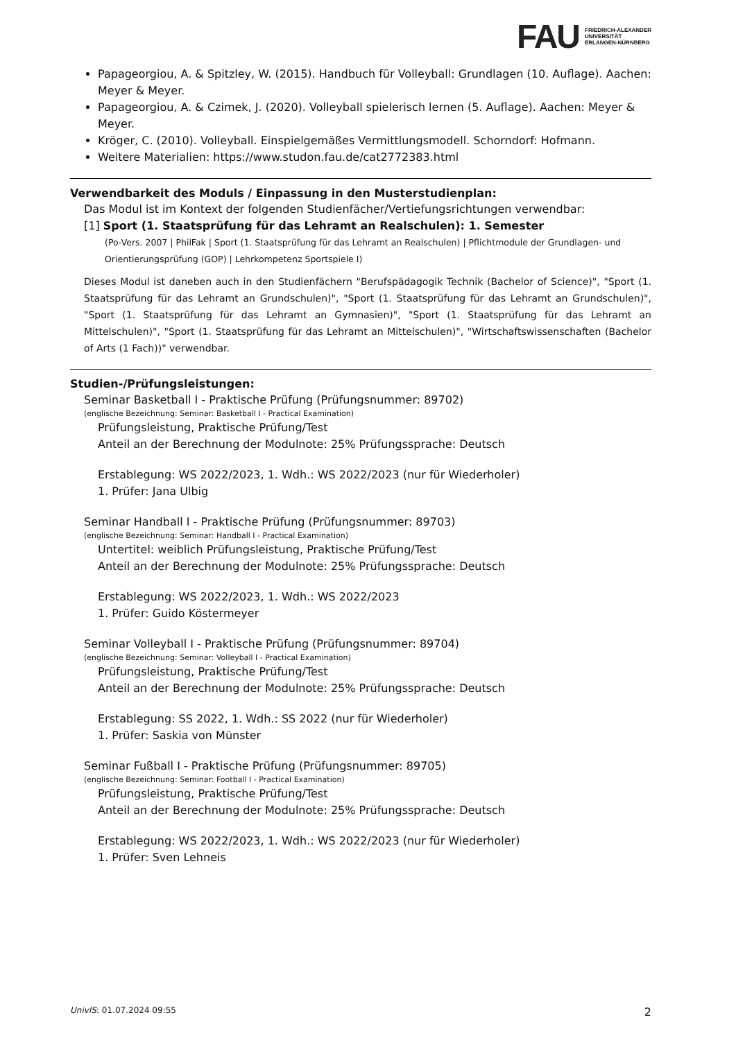FAU
FRIEDRICH-ALEXANDER
UNIVERSITÄT
ERLANGEN-NÜRNBERG
Papageorgiou, A. & Spitzley, W. (2015). Handbuch für Volleyball: Grundlagen (10. Auflage). Aachen: Meyer & Meyer.
Papageorgiou, A. & Czimek, J. (2020). Volleyball spielerisch lernen (5. Auflage). Aachen: Meyer & Meyer.
Kröger, C. (2010). Volleyball. Einspielgemäßes Vermittlungsmodell. Schorndorf: Hofmann.
Weitere Materialien: https://www.studon.fau.de/cat2772383.html
Verwendbarkeit des Moduls / Einpassung in den Musterstudienplan:
Das Modul ist im Kontext der folgenden Studienfächer/Vertiefungsrichtungen verwendbar:
[1] Sport (1. Staatsprüfung für das Lehramt an Realschulen): 1. Semester
(Po-Vers. 2007 | PhilFak | Sport (1. Staatsprüfung für das Lehramt an Realschulen) | Pflichtmodule der Grundlagen- und Orientierungsprüfung (GOP) | Lehrkompetenz Sportspiele I)
Dieses Modul ist daneben auch in den Studienfächern "Berufspädagogik Technik (Bachelor of Science)", "Sport (1. Staatsprüfung für das Lehramt an Grundschulen)", "Sport (1. Staatsprüfung für das Lehramt an Grundschulen)", "Sport (1. Staatsprüfung für das Lehramt an Gymnasien)", "Sport (1. Staatsprüfung für das Lehramt an Mittelschulen)", "Sport (1. Staatsprüfung für das Lehramt an Mittelschulen)", "Wirtschaftswissenschaften (Bachelor of Arts (1 Fach))" verwendbar.
Studien-/Prüfungsleistungen:
Seminar Basketball I - Praktische Prüfung (Prüfungsnummer: 89702)
(englische Bezeichnung: Seminar: Basketball I - Practical Examination)
Prüfungsleistung, Praktische Prüfung/Test
Anteil an der Berechnung der Modulnote: 25% Prüfungssprache: Deutsch
Erstablegung: WS 2022/2023, 1. Wdh.: WS 2022/2023 (nur für Wiederholer)
1. Prüfer: Jana Ulbig
Seminar Handball I - Praktische Prüfung (Prüfungsnummer: 89703)
(englische Bezeichnung: Seminar: Handball I - Practical Examination)
Untertitel: weiblich Prüfungsleistung, Praktische Prüfung/Test
Anteil an der Berechnung der Modulnote: 25% Prüfungssprache: Deutsch
Erstablegung: WS 2022/2023, 1. Wdh.: WS 2022/2023
1. Prüfer: Guido Köstermeyer
Seminar Volleyball I - Praktische Prüfung (Prüfungsnummer: 89704)
(englische Bezeichnung: Seminar: Volleyball I - Practical Examination)
Prüfungsleistung, Praktische Prüfung/Test
Anteil an der Berechnung der Modulnote: 25% Prüfungssprache: Deutsch
Erstablegung: SS 2022, 1. Wdh.: SS 2022 (nur für Wiederholer)
1. Prüfer: Saskia von Münster
Seminar Fußball I - Praktische Prüfung (Prüfungsnummer: 89705)
(englische Bezeichnung: Seminar: Football I - Practical Examination)
Prüfungsleistung, Praktische Prüfung/Test
Anteil an der Berechnung der Modulnote: 25% Prüfungssprache: Deutsch
Erstablegung: WS 2022/2023, 1. Wdh.: WS 2022/2023 (nur für Wiederholer)
1. Prüfer: Sven Lehneis
UnivIS: 01.07.2024 09:55 2